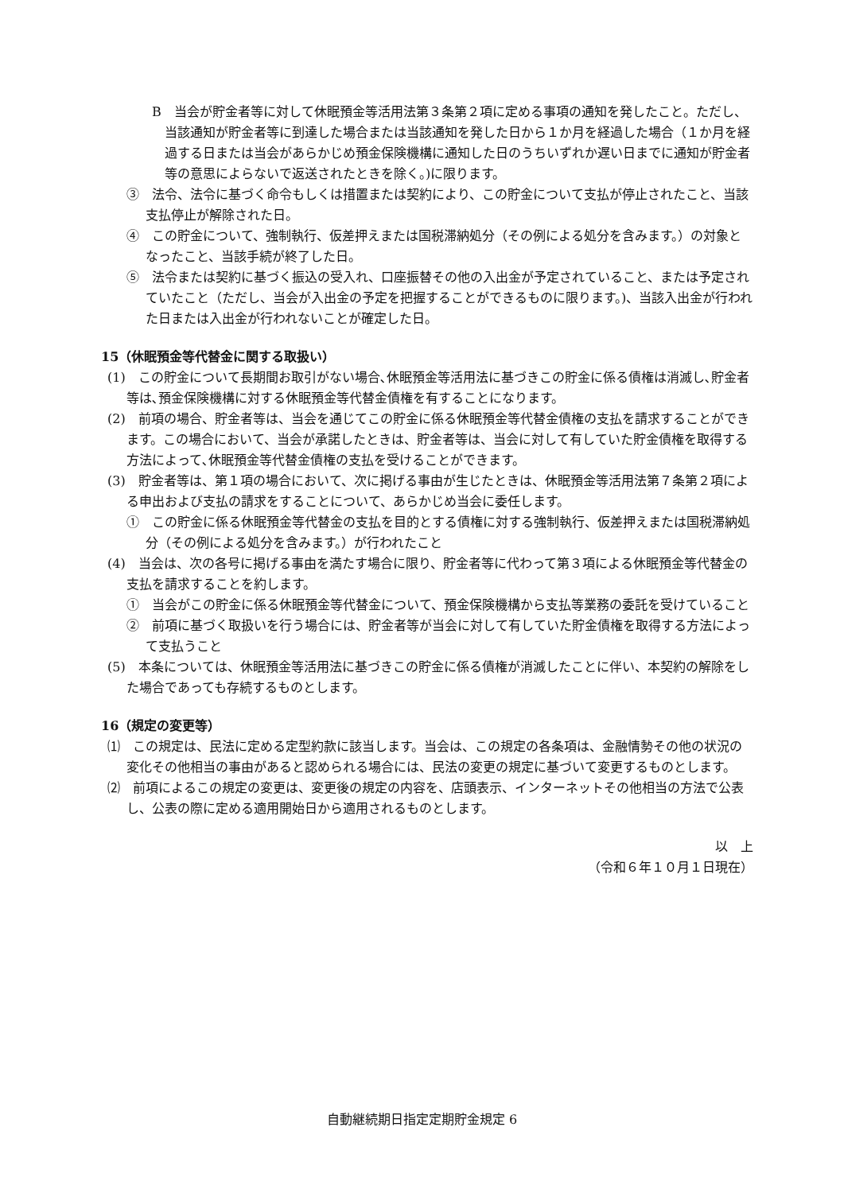B　当会が貯金者等に対して休眠預金等活用法第３条第２項に定める事項の通知を発したこと。ただし、当該通知が貯金者等に到達した場合または当該通知を発した日から１か月を経過した場合（１か月を経過する日または当会があらかじめ預金保険機構に通知した日のうちいずれか遅い日までに通知が貯金者等の意思によらないで返送されたときを除く。)に限ります。
③　法令、法令に基づく命令もしくは措置または契約により、この貯金について支払が停止されたこと、当該支払停止が解除された日。
④　この貯金について、強制執行、仮差押えまたは国税滞納処分（その例による処分を含みます。）の対象となったこと、当該手続が終了した日。
⑤　法令または契約に基づく振込の受入れ、口座振替その他の入出金が予定されていること、または予定されていたこと（ただし、当会が入出金の予定を把握することができるものに限ります。)、当該入出金が行われた日または入出金が行われないことが確定した日。
15（休眠預金等代替金に関する取扱い）
(1)　この貯金について長期間お取引がない場合､休眠預金等活用法に基づきこの貯金に係る債権は消滅し､貯金者等は､預金保険機構に対する休眠預金等代替金債権を有することになります。
(2)　前項の場合、貯金者等は、当会を通じてこの貯金に係る休眠預金等代替金債権の支払を請求することができます。この場合において、当会が承諾したときは、貯金者等は、当会に対して有していた貯金債権を取得する方法によって､休眠預金等代替金債権の支払を受けることができます。
(3)　貯金者等は、第１項の場合において、次に掲げる事由が生じたときは、休眠預金等活用法第７条第２項による申出および支払の請求をすることについて、あらかじめ当会に委任します。
①　この貯金に係る休眠預金等代替金の支払を目的とする債権に対する強制執行、仮差押えまたは国税滞納処分（その例による処分を含みます。）が行われたこと
(4)　当会は、次の各号に掲げる事由を満たす場合に限り、貯金者等に代わって第３項による休眠預金等代替金の支払を請求することを約します。
①　当会がこの貯金に係る休眠預金等代替金について、預金保険機構から支払等業務の委託を受けていること
②　前項に基づく取扱いを行う場合には、貯金者等が当会に対して有していた貯金債権を取得する方法によって支払うこと
(5)　本条については、休眠預金等活用法に基づきこの貯金に係る債権が消滅したことに伴い、本契約の解除をした場合であっても存続するものとします。
16（規定の変更等）
⑴　この規定は、民法に定める定型約款に該当します。当会は、この規定の各条項は、金融情勢その他の状況の変化その他相当の事由があると認められる場合には、民法の変更の規定に基づいて変更するものとします。
⑵　前項によるこの規定の変更は、変更後の規定の内容を、店頭表示、インターネットその他相当の方法で公表し、公表の際に定める適用開始日から適用されるものとします。
以　上
（令和６年１０月１日現在）
自動継続期日指定定期貯金規定 6